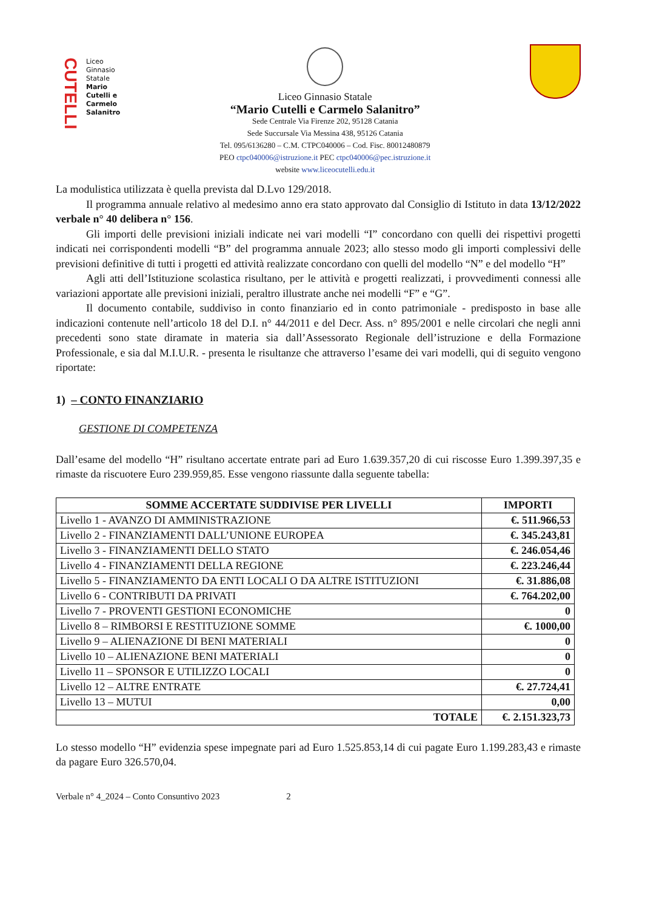CUTELLI
Liceo
Ginnasio
Statale
Mario
Cutelli e
Carmelo
Salanitro
Liceo Ginnasio Statale
“Mario Cutelli e Carmelo Salanitro”
Sede Centrale Via Firenze 202, 95128 Catania
Sede Succursale Via Messina 438, 95126 Catania
Tel. 095/6136280 – C.M. CTPC040006 – Cod. Fisc. 80012480879
PEO ctpc040006@istruzione.it PEC ctpc040006@pec.istruzione.it
website www.liceocutelli.edu.it
La modulistica utilizzata è quella prevista dal D.Lvo 129/2018.
Il programma annuale relativo al medesimo anno era stato approvato dal Consiglio di Istituto in data 13/12/2022 verbale n° 40 delibera n° 156.
Gli importi delle previsioni iniziali indicate nei vari modelli “I” concordano con quelli dei rispettivi progetti indicati nei corrispondenti modelli “B” del programma annuale 2023; allo stesso modo gli importi complessivi delle previsioni definitive di tutti i progetti ed attività realizzate concordano con quelli del modello “N” e del modello “H”
Agli atti dell’Istituzione scolastica risultano, per le attività e progetti realizzati, i provvedimenti connessi alle variazioni apportate alle previsioni iniziali, peraltro illustrate anche nei modelli “F” e “G”.
Il documento contabile, suddiviso in conto finanziario ed in conto patrimoniale - predisposto in base alle indicazioni contenute nell’articolo 18 del D.I. n° 44/2011 e del Decr. Ass. n° 895/2001 e nelle circolari che negli anni precedenti sono state diramate in materia sia dall’Assessorato Regionale dell’istruzione e della Formazione Professionale, e sia dal M.I.U.R. - presenta le risultanze che attraverso l’esame dei vari modelli, qui di seguito vengono riportate:
1) – CONTO FINANZIARIO
GESTIONE DI COMPETENZA
Dall’esame del modello “H” risultano accertate entrate pari ad Euro 1.639.357,20 di cui riscosse Euro 1.399.397,35 e rimaste da riscuotere Euro 239.959,85. Esse vengono riassunte dalla seguente tabella:
| SOMME ACCERTATE SUDDIVISE PER LIVELLI | IMPORTI |
| --- | --- |
| Livello 1 - AVANZO DI AMMINISTRAZIONE | €. 511.966,53 |
| Livello 2 - FINANZIAMENTI DALL’UNIONE EUROPEA | €. 345.243,81 |
| Livello 3 - FINANZIAMENTI DELLO STATO | €. 246.054,46 |
| Livello 4 - FINANZIAMENTI DELLA REGIONE | €. 223.246,44 |
| Livello 5 - FINANZIAMENTO DA ENTI LOCALI O DA ALTRE ISTITUZIONI | €. 31.886,08 |
| Livello 6 - CONTRIBUTI DA PRIVATI | €. 764.202,00 |
| Livello 7 - PROVENTI GESTIONI ECONOMICHE | 0 |
| Livello 8 – RIMBORSI E RESTITUZIONE SOMME | €. 1000,00 |
| Livello 9 – ALIENAZIONE DI BENI MATERIALI | 0 |
| Livello 10 – ALIENAZIONE BENI MATERIALI | 0 |
| Livello 11 – SPONSOR E UTILIZZO LOCALI | 0 |
| Livello 12 – ALTRE ENTRATE | €. 27.724,41 |
| Livello 13 – MUTUI | 0,00 |
| TOTALE | €. 2.151.323,73 |
Lo stesso modello “H” evidenzia spese impegnate pari ad Euro 1.525.853,14 di cui pagate Euro 1.199.283,43 e rimaste da pagare Euro 326.570,04.
Verbale n° 4_2024 – Conto Consuntivo 2023 2